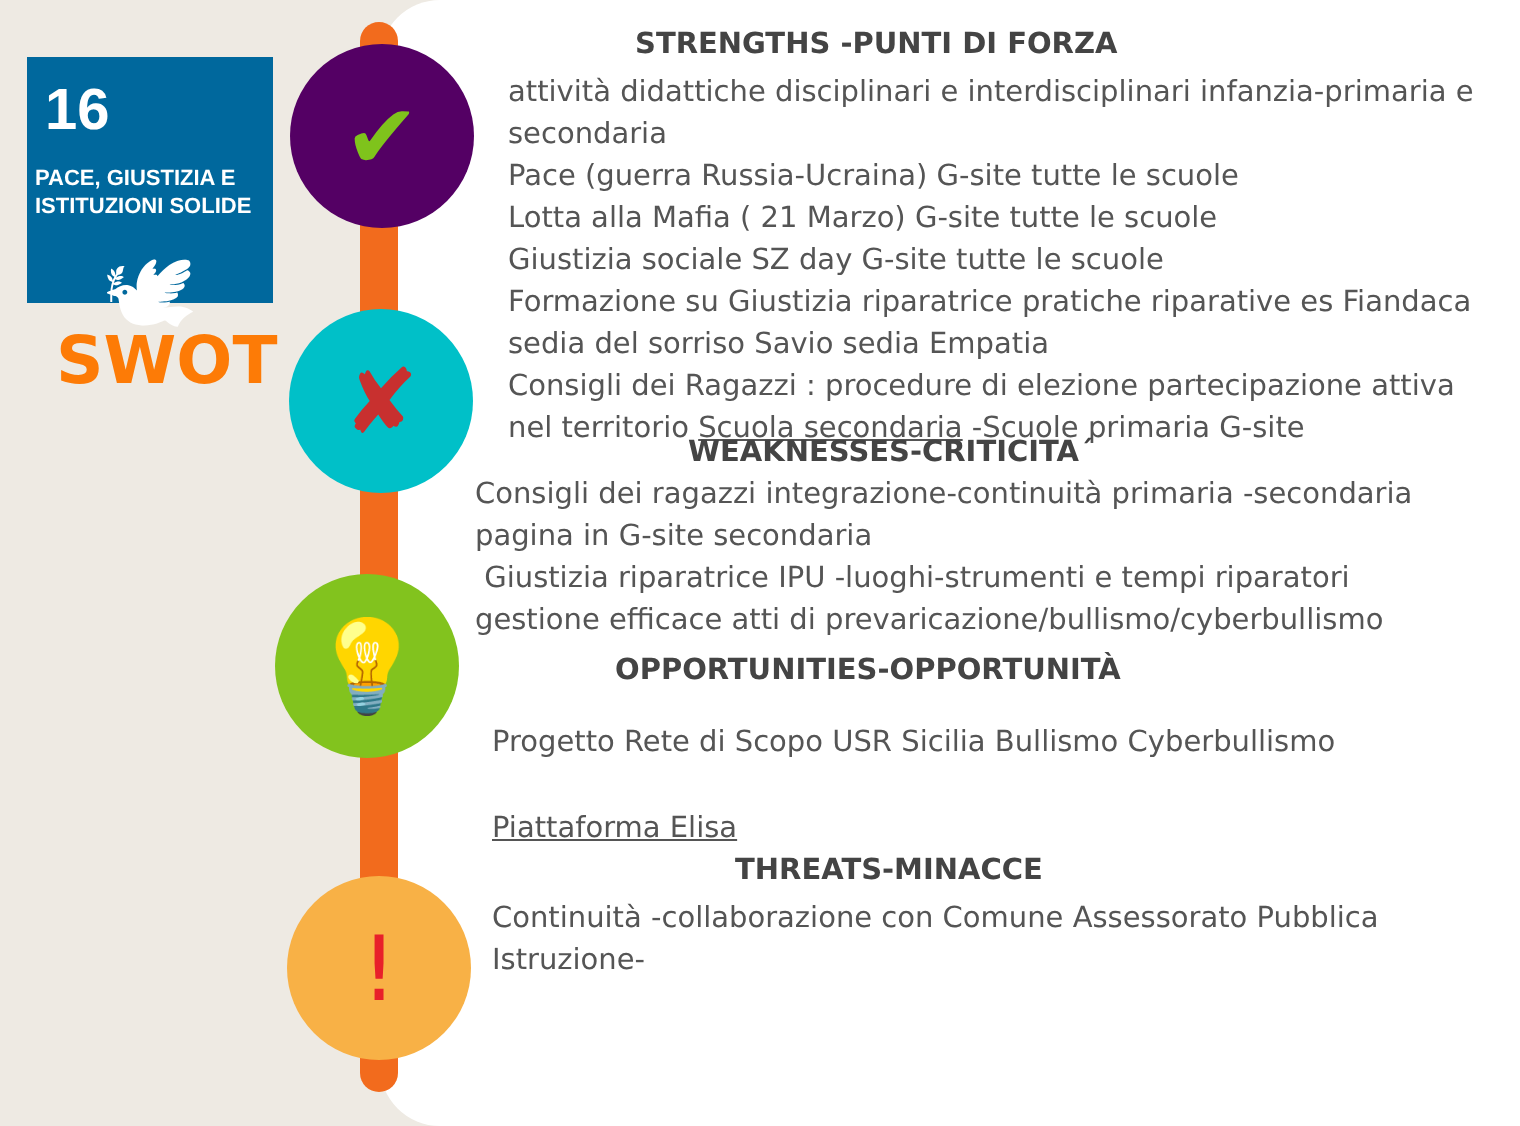16
PACE, GIUSTIZIA E
ISTITUZIONI SOLIDE
🕊
SWOT
✔
✘
💡
!
STRENGTHS -PUNTI DI FORZA
attività didattiche disciplinari e interdisciplinari infanzia-primaria e secondaria
Pace (guerra Russia-Ucraina) G-site tutte le scuole
Lotta alla Mafia ( 21 Marzo) G-site tutte le scuole
Giustizia sociale SZ day G-site tutte le scuole
Formazione su Giustizia riparatrice pratiche riparative es Fiandaca sedia del sorriso Savio sedia Empatia
Consigli dei Ragazzi : procedure di elezione partecipazione attiva nel territorio Scuola secondaria -Scuole primaria G-site
WEAKNESSES-CRITICITA´
Consigli dei ragazzi integrazione-continuità primaria -secondaria
pagina in G-site secondaria
Giustizia riparatrice IPU -luoghi-strumenti e tempi riparatori
gestione efficace atti di prevaricazione/bullismo/cyberbullismo
OPPORTUNITIES-OPPORTUNITÀ
Progetto Rete di Scopo USR Sicilia Bullismo Cyberbullismo
Piattaforma Elisa
THREATS-MINACCE
Continuità -collaborazione con Comune Assessorato Pubblica Istruzione-